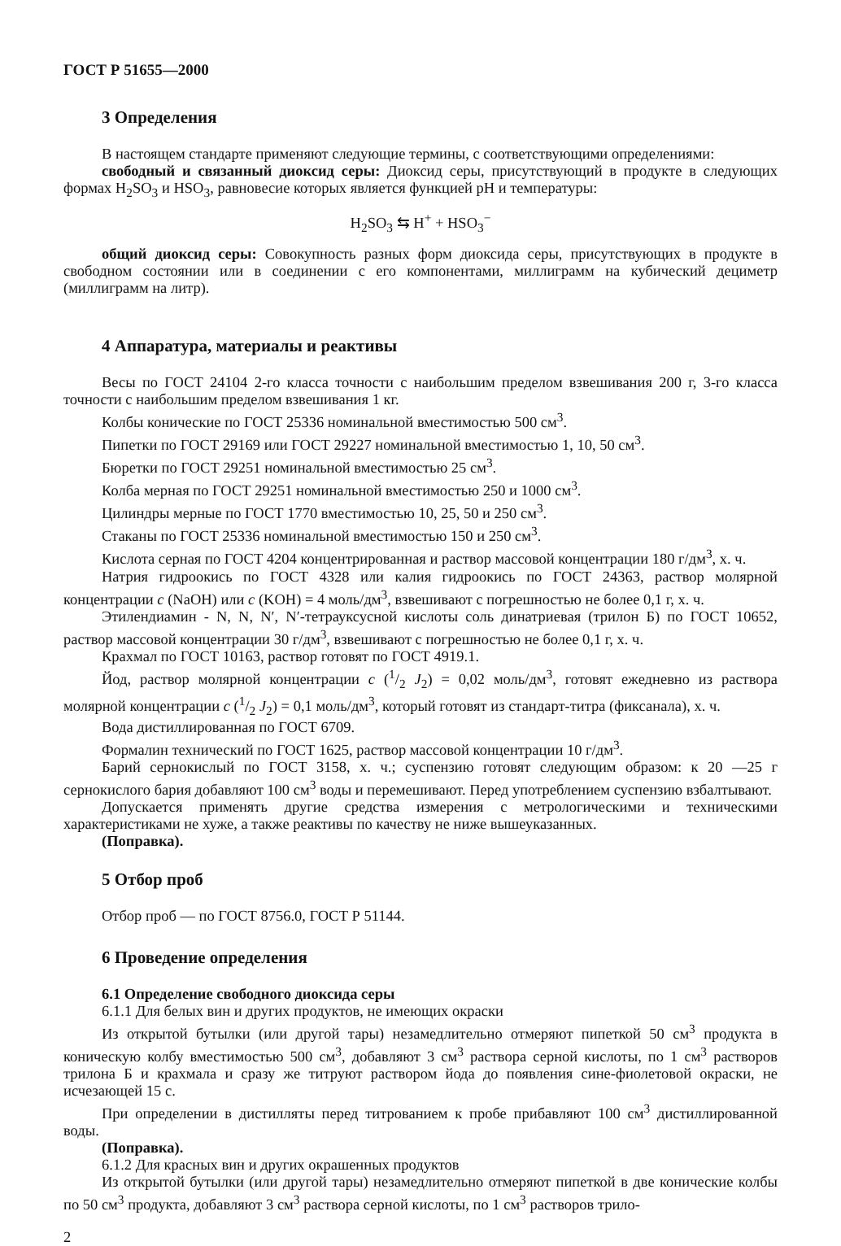ГОСТ Р 51655—2000
3 Определения
В настоящем стандарте применяют следующие термины, с соответствующими определениями:
свободный и связанный диоксид серы: Диоксид серы, присутствующий в продукте в следующих формах H<sub>2</sub>SO<sub>3</sub> и HSO<sub>3</sub>, равновесие которых является функцией pH и температуры:
H<sub>2</sub>SO<sub>3</sub> ⇆ H<sup>+</sup> + HSO<sub>3</sub><sup>−</sup>
общий диоксид серы: Совокупность разных форм диоксида серы, присутствующих в продукте в свободном состоянии или в соединении с его компонентами, миллиграмм на кубический дециметр (миллиграмм на литр).
4 Аппаратура, материалы и реактивы
Весы по ГОСТ 24104 2-го класса точности с наибольшим пределом взвешивания 200 г, 3-го класса точности с наибольшим пределом взвешивания 1 кг.
Колбы конические по ГОСТ 25336 номинальной вместимостью 500 см<sup>3</sup>.
Пипетки по ГОСТ 29169 или ГОСТ 29227 номинальной вместимостью 1, 10, 50 см<sup>3</sup>.
Бюретки по ГОСТ 29251 номинальной вместимостью 25 см<sup>3</sup>.
Колба мерная по ГОСТ 29251 номинальной вместимостью 250 и 1000 см<sup>3</sup>.
Цилиндры мерные по ГОСТ 1770 вместимостью 10, 25, 50 и 250 см<sup>3</sup>.
Стаканы по ГОСТ 25336 номинальной вместимостью 150 и 250 см<sup>3</sup>.
Кислота серная по ГОСТ 4204 концентрированная и раствор массовой концентрации 180 г/дм<sup>3</sup>, х. ч.
Натрия гидроокись по ГОСТ 4328 или калия гидроокись по ГОСТ 24363, раствор молярной концентрации c (NaOH) или c (KOH) = 4 моль/дм<sup>3</sup>, взвешивают с погрешностью не более 0,1 г, х. ч.
Этилендиамин - N, N, N′, N′-тетрауксусной кислоты соль динатриевая (трилон Б) по ГОСТ 10652, раствор массовой концентрации 30 г/дм<sup>3</sup>, взвешивают с погрешностью не более 0,1 г, х. ч.
Крахмал по ГОСТ 10163, раствор готовят по ГОСТ 4919.1.
Йод, раствор молярной концентрации c (1/2 J<sub>2</sub>) = 0,02 моль/дм<sup>3</sup>, готовят ежедневно из раствора молярной концентрации c (1/2 J<sub>2</sub>) = 0,1 моль/дм<sup>3</sup>, который готовят из стандарт-титра (фиксанала), х. ч.
Вода дистиллированная по ГОСТ 6709.
Формалин технический по ГОСТ 1625, раствор массовой концентрации 10 г/дм<sup>3</sup>.
Барий сернокислый по ГОСТ 3158, х. ч.; суспензию готовят следующим образом: к 20 —25 г сернокислого бария добавляют 100 см<sup>3</sup> воды и перемешивают. Перед употреблением суспензию взбалтывают.
Допускается применять другие средства измерения с метрологическими и техническими характеристиками не хуже, а также реактивы по качеству не ниже вышеуказанных.
(Поправка).
5 Отбор проб
Отбор проб — по ГОСТ 8756.0, ГОСТ Р 51144.
6 Проведение определения
6.1 Определение свободного диоксида серы
6.1.1 Для белых вин и других продуктов, не имеющих окраски
Из открытой бутылки (или другой тары) незамедлительно отмеряют пипеткой 50 см<sup>3</sup> продукта в коническую колбу вместимостью 500 см<sup>3</sup>, добавляют 3 см<sup>3</sup> раствора серной кислоты, по 1 см<sup>3</sup> растворов трилона Б и крахмала и сразу же титруют раствором йода до появления сине-фиолетовой окраски, не исчезающей 15 с.
При определении в дистилляты перед титрованием к пробе прибавляют 100 см<sup>3</sup> дистиллированной воды.
(Поправка).
6.1.2 Для красных вин и других окрашенных продуктов
Из открытой бутылки (или другой тары) незамедлительно отмеряют пипеткой в две конические колбы по 50 см<sup>3</sup> продукта, добавляют 3 см<sup>3</sup> раствора серной кислоты, по 1 см<sup>3</sup> растворов трило-
2